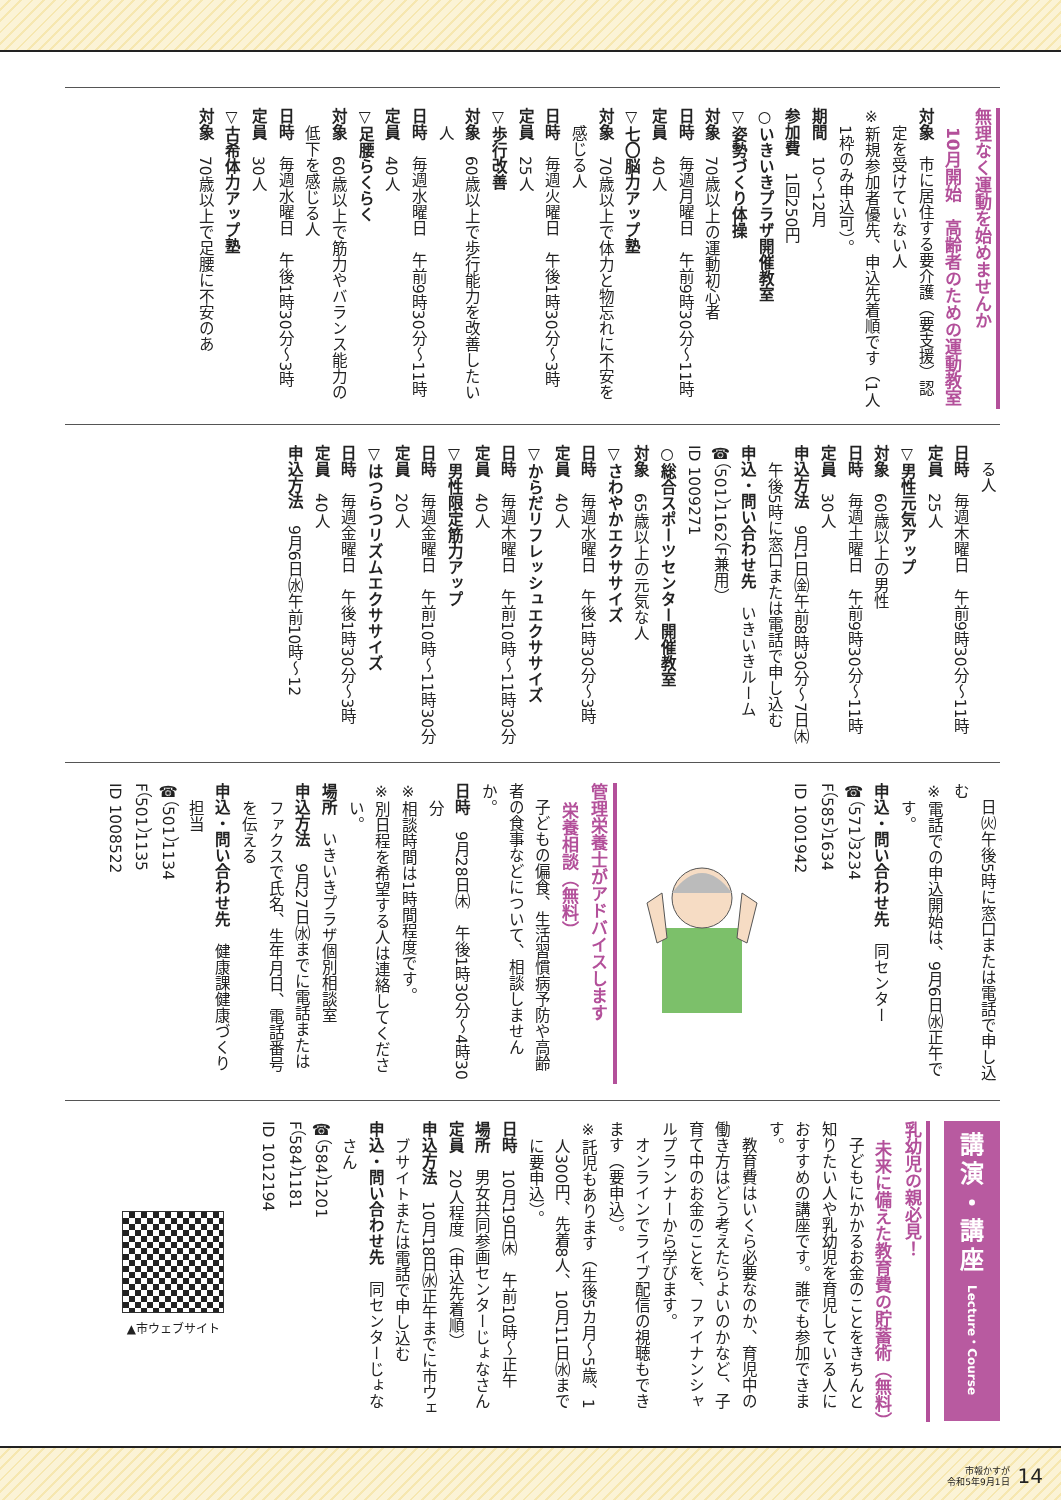無理なく運動を始めませんか
10月開始　高齢者のための運動教室
対象　市に居住する要介護（要支援）認定を受けていない人
※新規参加者優先、申込先着順です（1人1枠のみ申込可）。
期間　10～12月
参加費　1回250円
○いきいきプラザ開催教室
▽姿勢づくり体操
対象　70歳以上の運動初心者
日時　毎週月曜日　午前9時30分～11時
定員　40人
▽七〇脳力アップ塾
対象　70歳以上で体力と物忘れに不安を感じる人
日時　毎週火曜日　午後1時30分～3時
定員　25人
▽歩行改善
対象　60歳以上で歩行能力を改善したい人
日時　毎週水曜日　午前9時30分～11時
定員　40人
▽足腰らくらく
対象　60歳以上で筋力やバランス能力の低下を感じる人
日時　毎週水曜日　午後1時30分～3時
定員　30人
▽古希体力アップ塾
対象　70歳以上で足腰に不安のあ
　る人
日時　毎週木曜日　午前9時30分～11時
定員　25人
▽男性元気アップ
対象　60歳以上の男性
日時　毎週土曜日　午前9時30分～11時
定員　30人
申込方法　9月1日㈮午前8時30分～7日㈭午後5時に窓口または電話で申し込む
申込・問い合わせ先　いきいきルーム
☎（501）1162（F兼用）
ID 1009271
○総合スポーツセンター開催教室
対象　65歳以上の元気な人
▽さわやかエクササイズ
日時　毎週水曜日　午後1時30分～3時
定員　40人
▽からだリフレッシュエクササイズ
日時　毎週木曜日　午前10時～11時30分
定員　40人
▽男性限定筋力アップ
日時　毎週金曜日　午前10時～11時30分
定員　20人
▽はつらつリズムエクササイズ
日時　毎週金曜日　午後1時30分～3時
定員　40人
申込方法　9月6日㈬午前10時～12
　日㈫午後5時に窓口または電話で申し込む
※電話での申込開始は、9月6日㈬正午です。
申込・問い合わせ先　同センター
☎（571）3234
F（585）1634
ID 1001942
管理栄養士がアドバイスします
栄養相談（無料）
　子どもの偏食、生活習慣病予防や高齢者の食事などについて、相談しませんか。
日時　9月28日㈭　午後1時30分～4時30分
※相談時間は1時間程度です。
※別日程を希望する人は連絡してください。
場所　いきいきプラザ個別相談室
申込方法　9月27日㈬までに電話またはファクスで氏名、生年月日、電話番号を伝える
申込・問い合わせ先　健康課健康づくり担当
☎（501）1134
F（501）1135
ID 1008522
講
演
・
講
座
Lecture・Course
乳幼児の親必見！
未来に備えた教育費の貯蓄術（無料）
　子どもにかかるお金のことをきちんと知りたい人や乳幼児を育児している人におすすめの講座です。誰でも参加できます。
　教育費はいくら必要なのか、育児中の働き方はどう考えたらよいのかなど、子育て中のお金のことを、ファイナンシャルプランナーから学びます。
　オンラインでライブ配信の視聴もできます（要申込）。
※託児もあります（生後5カ月～5歳、1人300円、先着8人、10月11日㈬までに要申込）。
日時　10月19日㈭　午前10時～正午
場所　男女共同参画センターじょなさん
定員　20人程度（申込先着順）
申込方法　10月18日㈬正午までに市ウェブサイトまたは電話で申し込む
申込・問い合わせ先　同センターじょなさん
☎（584）1201
F（584）1181
ID 1012194
▲市ウェブサイト
市報かすが
令和5年9月1日 14